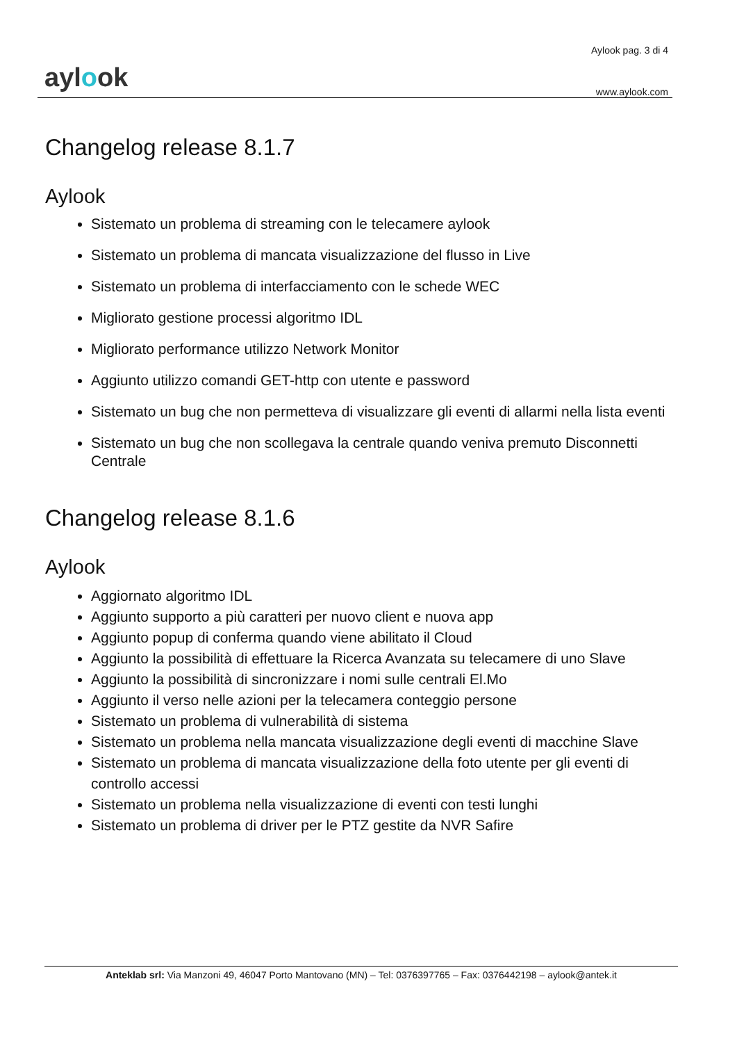aylook
Aylook pag. 3 di 4
www.aylook.com
Changelog release 8.1.7
Aylook
Sistemato un problema di streaming con le telecamere aylook
Sistemato un problema di mancata visualizzazione del flusso in Live
Sistemato un problema di interfacciamento con le schede WEC
Migliorato gestione processi algoritmo IDL
Migliorato performance utilizzo Network Monitor
Aggiunto utilizzo comandi GET-http con utente e password
Sistemato un bug che non permetteva di visualizzare gli eventi di allarmi nella lista eventi
Sistemato un bug che non scollegava la centrale quando veniva premuto Disconnetti Centrale
Changelog release 8.1.6
Aylook
Aggiornato algoritmo IDL
Aggiunto supporto a più caratteri per nuovo client e nuova app
Aggiunto popup di conferma quando viene abilitato il Cloud
Aggiunto la possibilità di effettuare la Ricerca Avanzata su telecamere di uno Slave
Aggiunto la possibilità di sincronizzare i nomi sulle centrali El.Mo
Aggiunto il verso nelle azioni per la telecamera conteggio persone
Sistemato un problema di vulnerabilità di sistema
Sistemato un problema nella mancata visualizzazione degli eventi di macchine Slave
Sistemato un problema di mancata visualizzazione della foto utente per gli eventi di controllo accessi
Sistemato un problema nella visualizzazione di eventi con testi lunghi
Sistemato un problema di driver per le PTZ gestite da NVR Safire
Anteklab srl: Via Manzoni 49, 46047 Porto Mantovano (MN) – Tel: 0376397765 – Fax: 0376442198 – aylook@antek.it